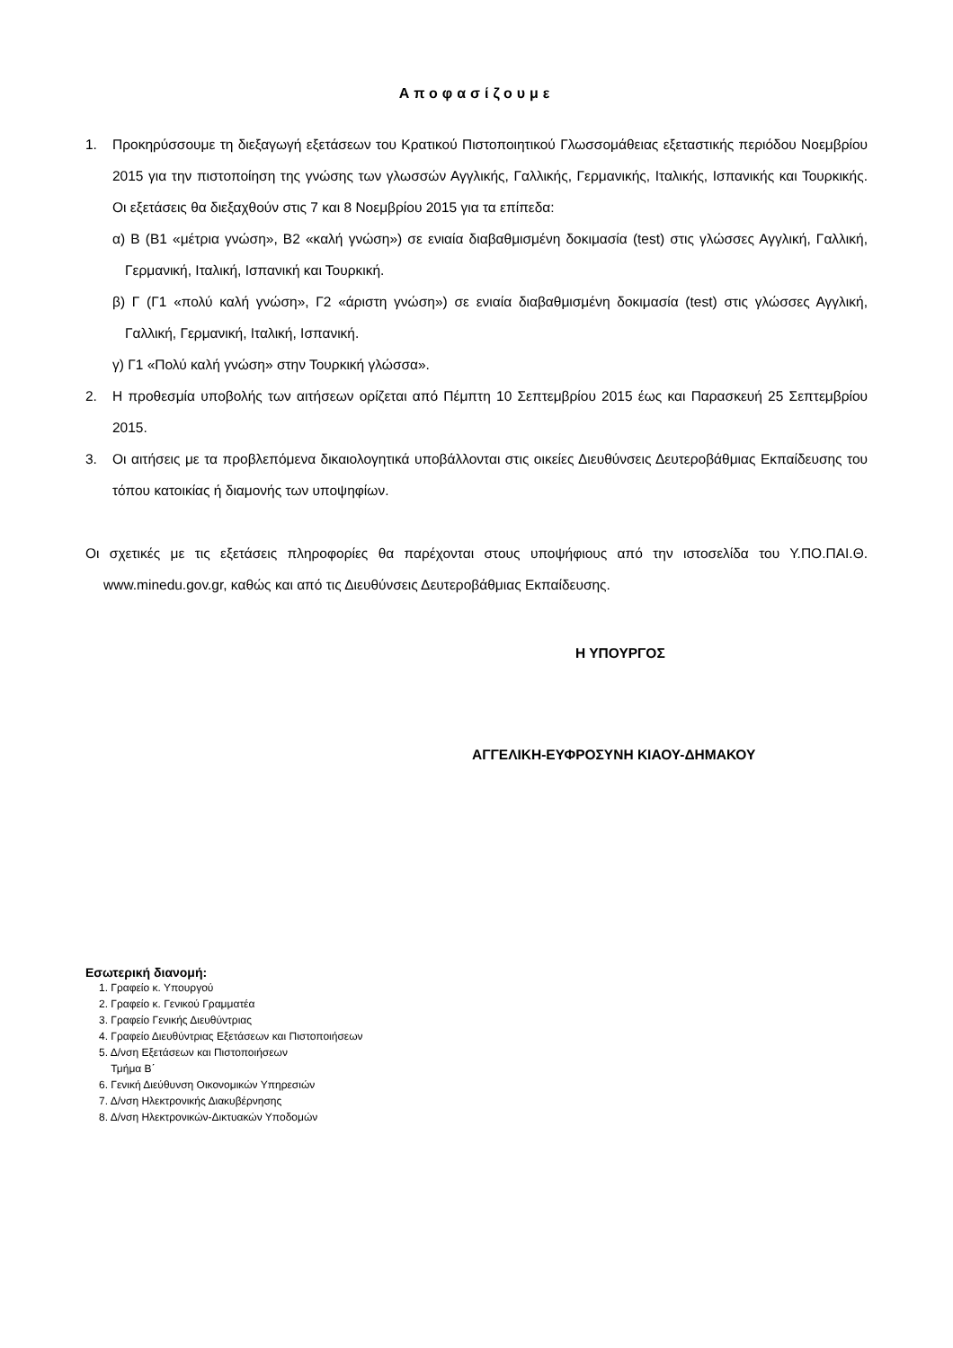Αποφασίζουμε
1. Προκηρύσσουμε τη διεξαγωγή εξετάσεων του Κρατικού Πιστοποιητικού Γλωσσομάθειας εξεταστικής περιόδου Νοεμβρίου 2015 για την πιστοποίηση της γνώσης των γλωσσών Αγγλικής, Γαλλικής, Γερμανικής, Ιταλικής, Ισπανικής και Τουρκικής. Οι εξετάσεις θα διεξαχθούν στις 7 και 8 Νοεμβρίου 2015 για τα επίπεδα:
α) Β (Β1 «μέτρια γνώση», Β2 «καλή γνώση») σε ενιαία διαβαθμισμένη δοκιμασία (test) στις γλώσσες Αγγλική, Γαλλική, Γερμανική, Ιταλική, Ισπανική και Τουρκική.
β) Γ (Γ1 «πολύ καλή γνώση», Γ2 «άριστη γνώση») σε ενιαία διαβαθμισμένη δοκιμασία (test) στις γλώσσες Αγγλική, Γαλλική, Γερμανική, Ιταλική, Ισπανική.
γ) Γ1 «Πολύ καλή γνώση» στην Τουρκική γλώσσα».
2. Η προθεσμία υποβολής των αιτήσεων ορίζεται από Πέμπτη 10 Σεπτεμβρίου 2015 έως και Παρασκευή 25 Σεπτεμβρίου 2015.
3. Οι αιτήσεις με τα προβλεπόμενα δικαιολογητικά υποβάλλονται στις οικείες Διευθύνσεις Δευτεροβάθμιας Εκπαίδευσης του τόπου κατοικίας ή διαμονής των υποψηφίων.
Οι σχετικές με τις εξετάσεις πληροφορίες θα παρέχονται στους υποψήφιους από την ιστοσελίδα του Υ.ΠΟ.ΠΑΙ.Θ. www.minedu.gov.gr, καθώς και από τις Διευθύνσεις Δευτεροβάθμιας Εκπαίδευσης.
Η ΥΠΟΥΡΓΟΣ
ΑΓΓΕΛΙΚΗ-ΕΥΦΡΟΣΥΝΗ ΚΙΑΟΥ-ΔΗΜΑΚΟΥ
Εσωτερική διανομή:
1. Γραφείο κ. Υπουργού
2. Γραφείο κ. Γενικού Γραμματέα
3. Γραφείο Γενικής Διευθύντριας
4. Γραφείο Διευθύντριας Εξετάσεων και Πιστοποιήσεων
5. Δ/νση Εξετάσεων και Πιστοποιήσεων
Τμήμα Β΄
6. Γενική Διεύθυνση Οικονομικών Υπηρεσιών
7. Δ/νση Ηλεκτρονικής Διακυβέρνησης
8. Δ/νση Ηλεκτρονικών-Δικτυακών Υποδομών